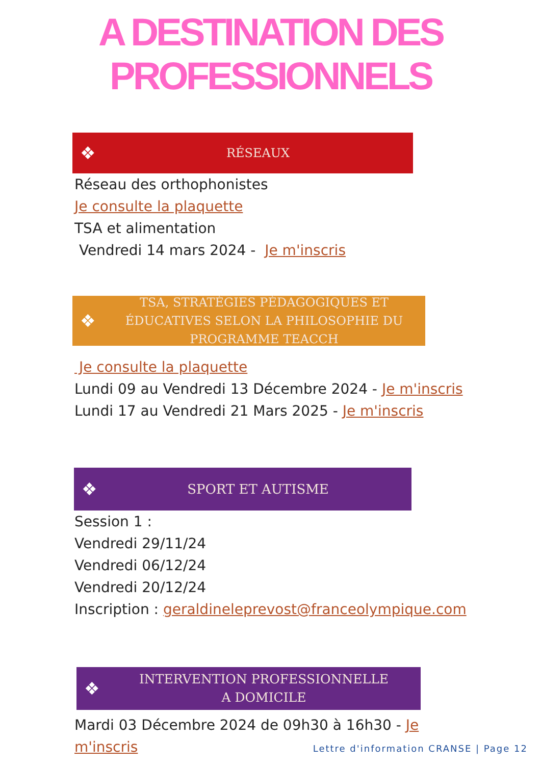A DESTINATION DES
PROFESSIONNELS
❖ RÉSEAUX
Réseau des orthophonistes
Je consulte la plaquette
TSA et alimentation
Vendredi 14 mars 2024 - Je m'inscris
❖ TSA, STRATÉGIES PÉDAGOGIQUES ET ÉDUCATIVES SELON LA PHILOSOPHIE DU PROGRAMME TEACCH
Je consulte la plaquette
Lundi 09 au Vendredi 13 Décembre 2024 - Je m'inscris
Lundi 17 au Vendredi 21 Mars 2025 - Je m'inscris
❖ SPORT ET AUTISME
Session 1 :
Vendredi 29/11/24
Vendredi 06/12/24
Vendredi 20/12/24
Inscription : geraldineleprevost@franceolympique.com
❖ INTERVENTION PROFESSIONNELLE
A DOMICILE
Mardi 03 Décembre 2024 de 09h30 à 16h30 - Je m'inscris
Lettre d'information CRANSE | Page 12